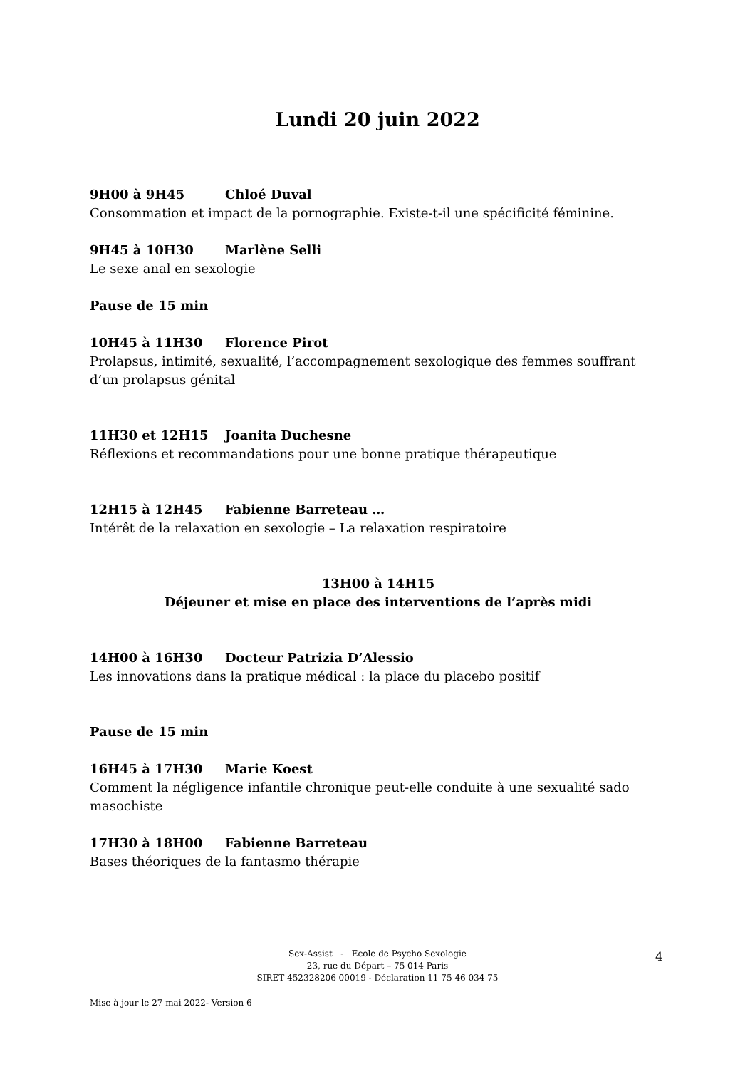Lundi 20 juin 2022
9H00 à 9H45 Chloé Duval
Consommation et impact de la pornographie. Existe-t-il une spécificité féminine.
9H45 à 10H30 Marlène Selli
Le sexe anal en sexologie
Pause de 15 min
10H45 à 11H30 Florence Pirot
Prolapsus, intimité, sexualité, l’accompagnement sexologique des femmes souffrant d’un prolapsus génital
11H30 et 12H15 Joanita Duchesne
Réflexions et recommandations pour une bonne pratique thérapeutique
12H15 à 12H45 Fabienne Barreteau …
Intérêt de la relaxation en sexologie – La relaxation respiratoire
13H00 à 14H15
Déjeuner et mise en place des interventions de l’après midi
14H00 à 16H30 Docteur Patrizia D’Alessio
Les innovations dans la pratique médical : la place du placebo positif
Pause de 15 min
16H45 à 17H30 Marie Koest
Comment la négligence infantile chronique peut-elle conduite à une sexualité sado masochiste
17H30 à 18H00 Fabienne Barreteau
Bases théoriques de la fantasmo thérapie
Sex-Assist - Ecole de Psycho Sexologie
23, rue du Départ – 75 014 Paris
SIRET 452328206 00019 - Déclaration 11 75 46 034 75
4
Mise à jour le 27 mai 2022- Version 6